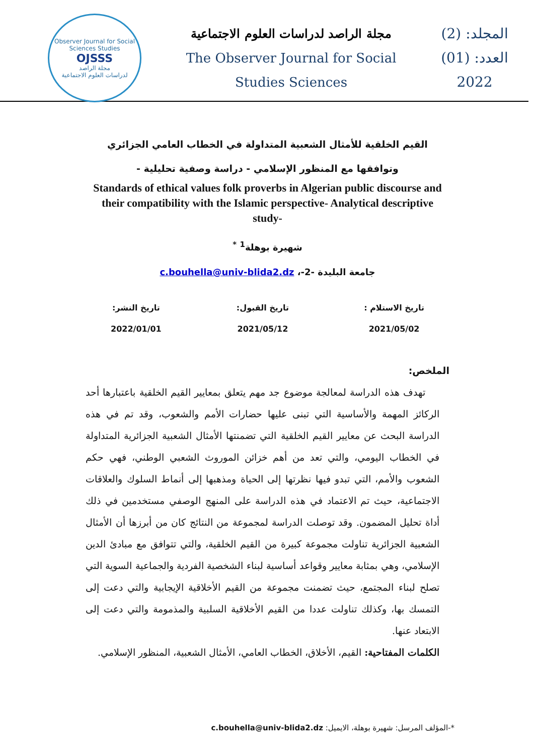Observer Journal for Social Sciences Studies
OJSSS
مجلة الراصد
لدراسات العلوم الاجتماعية
مجلة الراصد لدراسات العلوم الاجتماعية
The Observer Journal for Social
Studies Sciences
المجلد: (2)
العدد: (01)
2022
القيم الخلقية للأمثال الشعبية المتداولة في الخطاب العامي الجزائري وتوافقها مع المنظور الإسلامي - دراسة وصفية تحليلية -
Standards of ethical values folk proverbs in Algerian public discourse and their compatibility with the Islamic perspective- Analytical descriptive study-
شهيرة بوهلة<sup>1</sup> <sup>*</sup>
جامعة البليدة -2-، c.bouhella@univ-blida2.dz
تاريخ الاستلام :
2021/05/02
تاريخ القبول:
2021/05/12
تاريخ النشر:
2022/01/01
الملخص:
تهدف هذه الدراسة لمعالجة موضوع جد مهم يتعلق بمعايير القيم الخلقية باعتبارها أحد الركائز المهمة والأساسية التي تبنى عليها حضارات الأمم والشعوب، وقد تم في هذه الدراسة البحث عن معايير القيم الخلقية التي تضمنتها الأمثال الشعبية الجزائرية المتداولة في الخطاب اليومي، والتي تعد من أهم خزائن الموروث الشعبي الوطني، فهي حكم الشعوب والأمم، التي تبدو فيها نظرتها إلى الحياة ومذهبها إلى أنماط السلوك والعلاقات الاجتماعية، حيث تم الاعتماد في هذه الدراسة على المنهج الوصفي مستخدمين في ذلك أداة تحليل المضمون. وقد توصلت الدراسة لمجموعة من النتائج كان من أبرزها أن الأمثال الشعبية الجزائرية تناولت مجموعة كبيرة من القيم الخلقية، والتي تتوافق مع مبادئ الدين الإسلامي، وهي بمثابة معايير وقواعد أساسية لبناء الشخصية الفردية والجماعية السوية التي تصلح لبناء المجتمع، حيث تضمنت مجموعة من القيم الأخلاقية الإيجابية والتي دعت إلى التمسك بها، وكذلك تناولت عددا من القيم الأخلاقية السلبية والمذمومة والتي دعت إلى الابتعاد عنها.
الكلمات المفتاحية: القيم، الأخلاق، الخطاب العامي، الأمثال الشعبية، المنظور الإسلامي.
*-المؤلف المرسل: شهيرة بوهلة، الايميل: c.bouhella@univ-blida2.dz